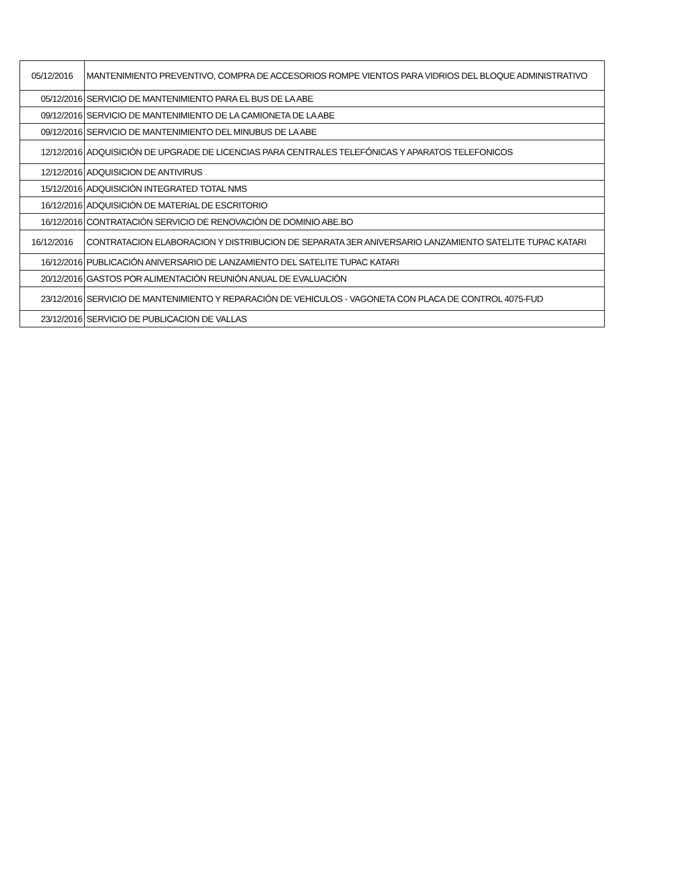| 05/12/2016 | MANTENIMIENTO PREVENTIVO, COMPRA DE ACCESORIOS ROMPE VIENTOS PARA VIDRIOS DEL BLOQUE ADMINISTRATIVO |
| 05/12/2016 | SERVICIO DE MANTENIMIENTO PARA EL BUS DE LA ABE |
| 09/12/2016 | SERVICIO DE MANTENIMIENTO DE LA CAMIONETA DE LA ABE |
| 09/12/2016 | SERVICIO DE MANTENIMIENTO DEL MINUBUS DE LA ABE |
| 12/12/2016 | ADQUISICIÓN DE UPGRADE DE LICENCIAS PARA CENTRALES TELEFÓNICAS Y APARATOS TELEFONICOS |
| 12/12/2016 | ADQUISICION DE ANTIVIRUS |
| 15/12/2016 | ADQUISICIÓN INTEGRATED TOTAL NMS |
| 16/12/2016 | ADQUISICIÓN DE MATERIAL DE ESCRITORIO |
| 16/12/2016 | CONTRATACIÓN SERVICIO DE RENOVACIÓN DE DOMINIO ABE.BO |
| 16/12/2016 | CONTRATACION ELABORACION Y DISTRIBUCION DE SEPARATA 3ER ANIVERSARIO LANZAMIENTO SATELITE TUPAC KATARI |
| 16/12/2016 | PUBLICACIÓN ANIVERSARIO DE LANZAMIENTO DEL SATELITE TUPAC KATARI |
| 20/12/2016 | GASTOS POR ALIMENTACIÓN REUNIÓN ANUAL DE EVALUACIÓN |
| 23/12/2016 | SERVICIO DE MANTENIMIENTO Y REPARACIÓN DE VEHICULOS - VAGONETA CON PLACA DE CONTROL 4075-FUD |
| 23/12/2016 | SERVICIO DE PUBLICACION DE VALLAS |